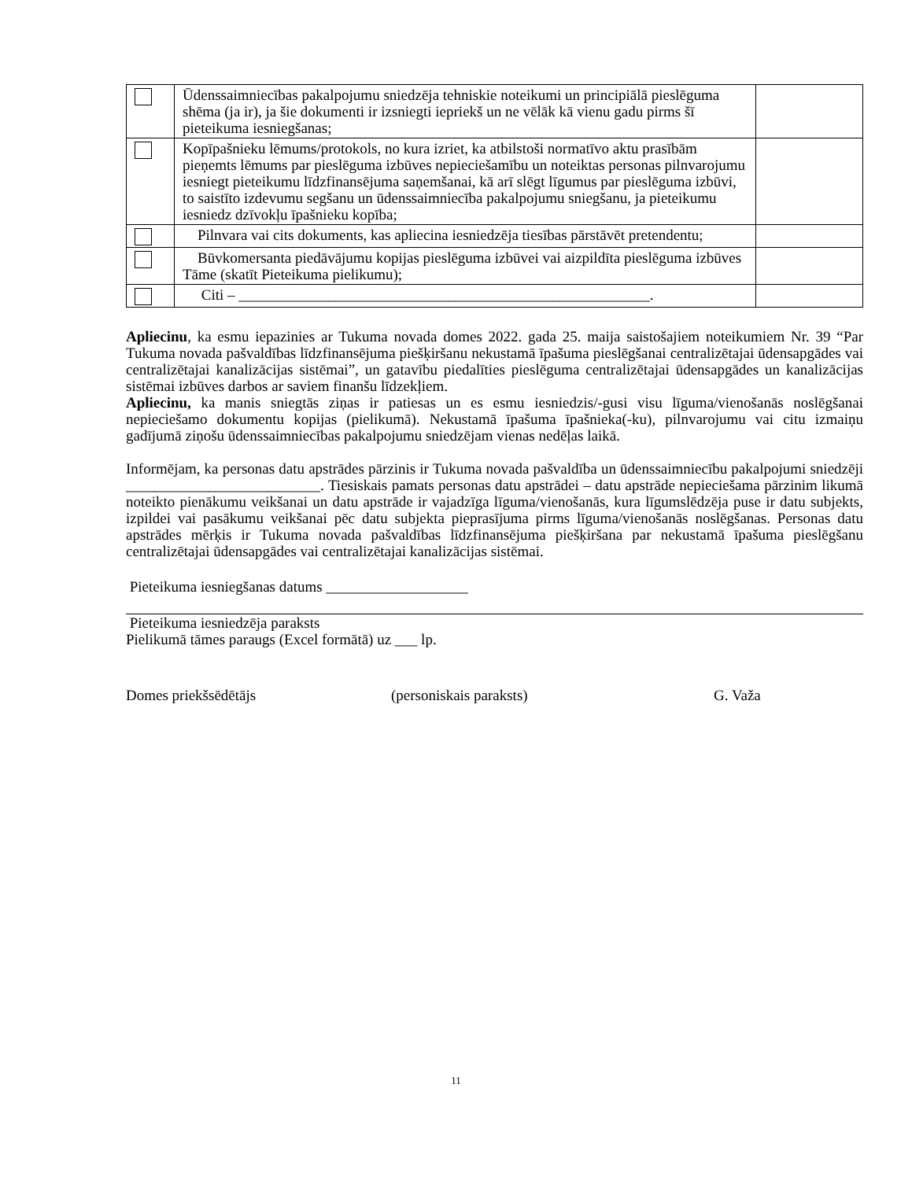| | Ūdenssaimniecības pakalpojumu sniedzēja tehniskie noteikumi un principiālā pieslēguma shēma (ja ir), ja šie dokumenti ir izsniegti iepriekš un ne vēlāk kā vienu gadu pirms šī pieteikuma iesniegšanas; | |
| | Kopīpašnieku lēmums/protokols, no kura izriet, ka atbilstoši normatīvo aktu prasībām pieņemts lēmums par pieslēguma izbūves nepieciešamību un noteiktas personas pilnvarojumu iesniegt pieteikumu līdzfinansējuma saņemšanai, kā arī slēgt līgumus par pieslēguma izbūvi, to saistīto izdevumu segšanu un ūdenssaimniecība pakalpojumu sniegšanu, ja pieteikumu iesniedz dzīvokļu īpašnieku kopība; | |
| | Pilnvara vai cits dokuments, kas apliecina iesniedzēja tiesības pārstāvēt pretendentu; | |
| | Būvkomersanta piedāvājumu kopijas pieslēguma izbūvei vai aizpildīta pieslēguma izbūves Tāme (skatīt Pieteikuma pielikumu); | |
| | Citi – _______________________________________________________. | |
Apliecinu, ka esmu iepazinies ar Tukuma novada domes 2022. gada 25. maija saistošajiem noteikumiem Nr. 39 “Par Tukuma novada pašvaldības līdzfinansējuma piešķiršanu nekustamā īpašuma pieslēgšanai centralizētajai ūdensapgādes vai centralizētajai kanalizācijas sistēmai”, un gatavību piedalīties pieslēguma centralizētajai ūdensapgādes un kanalizācijas sistēmai izbūves darbos ar saviem finanšu līdzekļiem.
Apliecinu, ka manis sniegtās ziņas ir patiesas un es esmu iesniedzis/-gusi visu līguma/vienošanās noslēgšanai nepieciešamo dokumentu kopijas (pielikumā). Nekustamā īpašuma īpašnieka(-ku), pilnvarojumu vai citu izmaiņu gadījumā ziņošu ūdenssaimniecības pakalpojumu sniedzējam vienas nedēļas laikā.
Informējam, ka personas datu apstrādes pārzinis ir Tukuma novada pašvaldība un ūdenssaimniecību pakalpojumi sniedzēji __________________________. Tiesiskais pamats personas datu apstrādei – datu apstrāde nepieciešama pārzinim likumā noteikto pienākumu veikšanai un datu apstrāde ir vajadzīga līguma/vienošanās, kura līgumslēdzēja puse ir datu subjekts, izpildei vai pasākumu veikšanai pēc datu subjekta pieprasījuma pirms līguma/vienošanās noslēgšanas. Personas datu apstrādes mērķis ir Tukuma novada pašvaldības līdzfinansējuma piešķiršana par nekustamā īpašuma pieslēgšanu centralizētajai ūdensapgādes vai centralizētajai kanalizācijas sistēmai.
Pieteikuma iesniegšanas datums ___________________
Pieteikuma iesniedzēja paraksts
Pielikumā tāmes paraugs (Excel formātā) uz ___ lp.
Domes priekšsēdētājs (personiskais paraksts) G. Važa
11